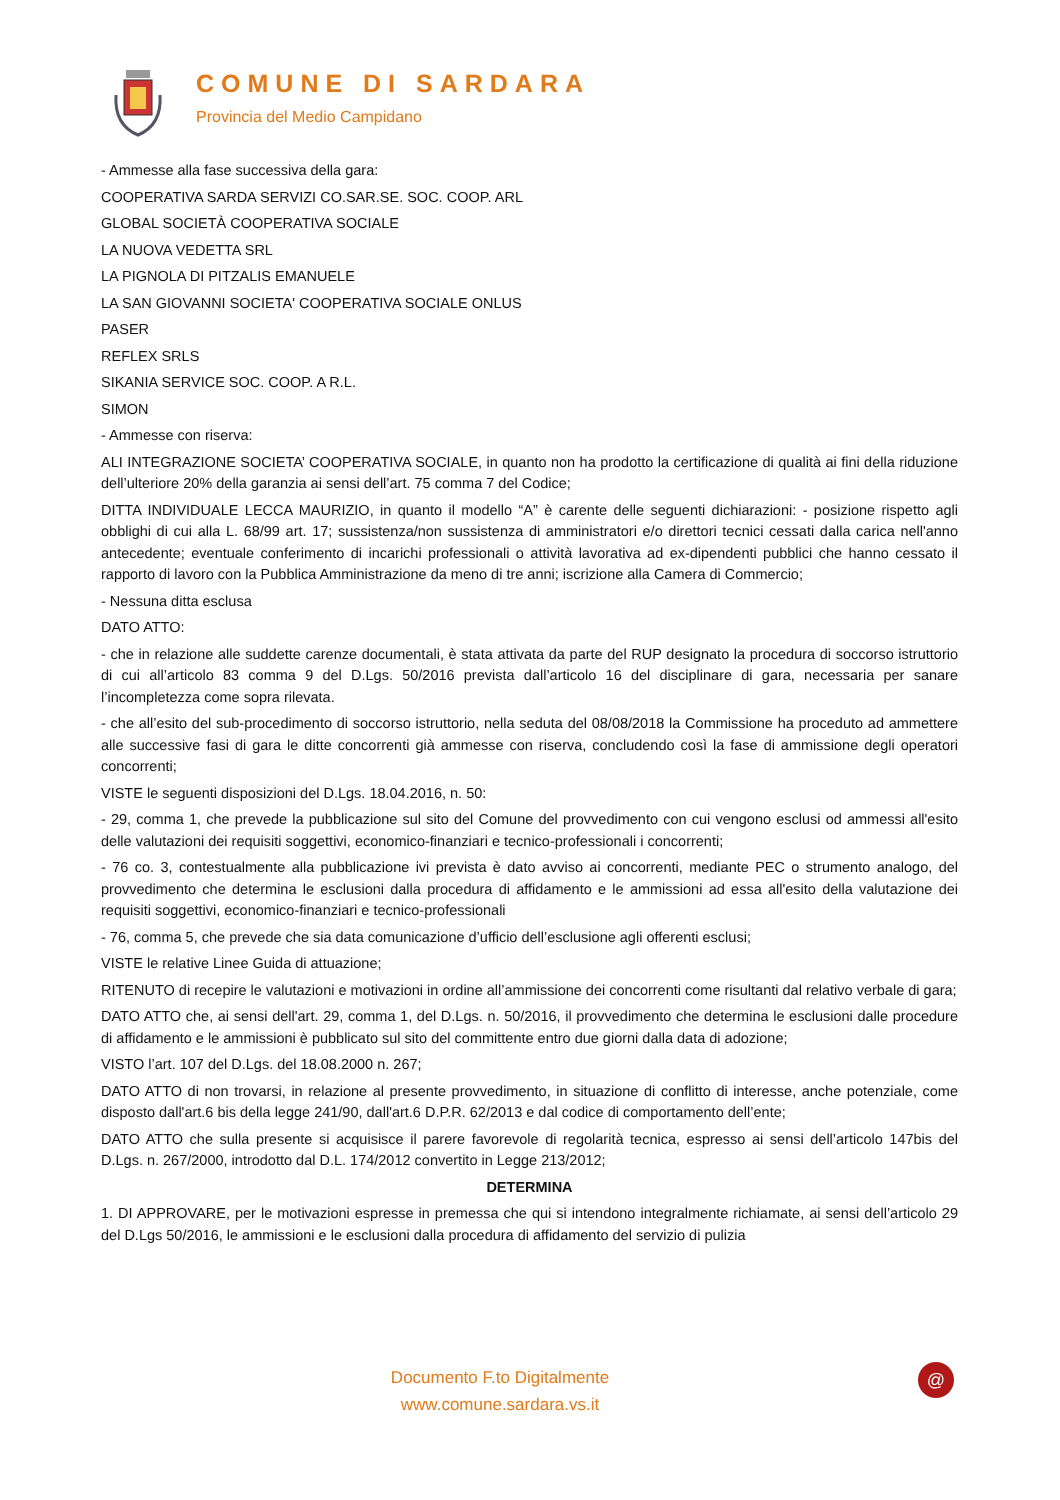COMUNE DI SARDARA
Provincia del Medio Campidano
- Ammesse alla fase successiva della gara:
COOPERATIVA SARDA SERVIZI CO.SAR.SE. SOC. COOP. ARL
GLOBAL SOCIETÀ COOPERATIVA SOCIALE
LA NUOVA VEDETTA SRL
LA PIGNOLA DI PITZALIS EMANUELE
LA SAN GIOVANNI SOCIETA' COOPERATIVA SOCIALE ONLUS
PASER
REFLEX SRLS
SIKANIA SERVICE SOC. COOP. A R.L.
SIMON
- Ammesse con riserva:
ALI INTEGRAZIONE SOCIETA’ COOPERATIVA SOCIALE, in quanto non ha prodotto la certificazione di qualità ai fini della riduzione dell’ulteriore 20% della garanzia ai sensi dell’art. 75 comma 7 del Codice;
DITTA INDIVIDUALE LECCA MAURIZIO, in quanto il modello “A” è carente delle seguenti dichiarazioni: - posizione rispetto agli obblighi di cui alla L. 68/99 art. 17; sussistenza/non sussistenza di amministratori e/o direttori tecnici cessati dalla carica nell'anno antecedente; eventuale conferimento di incarichi professionali o attività lavorativa ad ex-dipendenti pubblici che hanno cessato il rapporto di lavoro con la Pubblica Amministrazione da meno di tre anni; iscrizione alla Camera di Commercio;
- Nessuna ditta esclusa
DATO ATTO:
- che in relazione alle suddette carenze documentali, è stata attivata da parte del RUP designato la procedura di soccorso istruttorio di cui all’articolo 83 comma 9 del D.Lgs. 50/2016 prevista dall’articolo 16 del disciplinare di gara, necessaria per sanare l’incompletezza come sopra rilevata.
- che all’esito del sub-procedimento di soccorso istruttorio, nella seduta del 08/08/2018 la Commissione ha proceduto ad ammettere alle successive fasi di gara le ditte concorrenti già ammesse con riserva, concludendo così la fase di ammissione degli operatori concorrenti;
VISTE le seguenti disposizioni del D.Lgs. 18.04.2016, n. 50:
- 29, comma 1, che prevede la pubblicazione sul sito del Comune del provvedimento con cui vengono esclusi od ammessi all'esito delle valutazioni dei requisiti soggettivi, economico-finanziari e tecnico-professionali i concorrenti;
- 76 co. 3, contestualmente alla pubblicazione ivi prevista è dato avviso ai concorrenti, mediante PEC o strumento analogo, del provvedimento che determina le esclusioni dalla procedura di affidamento e le ammissioni ad essa all'esito della valutazione dei requisiti soggettivi, economico-finanziari e tecnico-professionali
- 76, comma 5, che prevede che sia data comunicazione d’ufficio dell’esclusione agli offerenti esclusi;
VISTE le relative Linee Guida di attuazione;
RITENUTO di recepire le valutazioni e motivazioni in ordine all’ammissione dei concorrenti come risultanti dal relativo verbale di gara;
DATO ATTO che, ai sensi dell'art. 29, comma 1, del D.Lgs. n. 50/2016, il provvedimento che determina le esclusioni dalle procedure di affidamento e le ammissioni è pubblicato sul sito del committente entro due giorni dalla data di adozione;
VISTO l’art. 107 del D.Lgs. del 18.08.2000 n. 267;
DATO ATTO di non trovarsi, in relazione al presente provvedimento, in situazione di conflitto di interesse, anche potenziale, come disposto dall'art.6 bis della legge 241/90, dall'art.6 D.P.R. 62/2013 e dal codice di comportamento dell’ente;
DATO ATTO che sulla presente si acquisisce il parere favorevole di regolarità tecnica, espresso ai sensi dell’articolo 147bis del D.Lgs. n. 267/2000, introdotto dal D.L. 174/2012 convertito in Legge 213/2012;
DETERMINA
1. DI APPROVARE, per le motivazioni espresse in premessa che qui si intendono integralmente richiamate, ai sensi dell’articolo 29 del D.Lgs 50/2016, le ammissioni e le esclusioni dalla procedura di affidamento del servizio di pulizia
Documento F.to Digitalmente
www.comune.sardara.vs.it
@